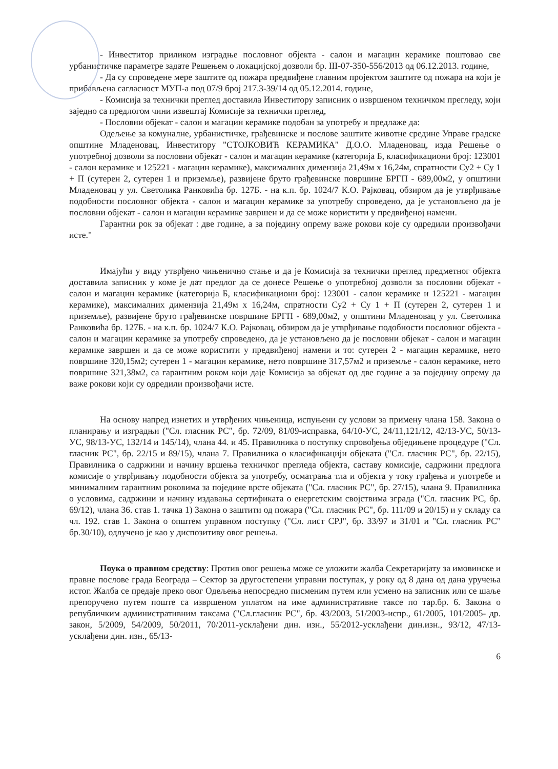- Инвеститор приликом изградње пословног објекта - салон и магацин керамике поштовао све урбанистичке параметре задате Решењем о локацијској дозволи бр. III-07-350-556/2013 од 06.12.2013. године,
- Да су спроведене мере заштите од пожара предвиђене главним пројектом заштите од пожара на који је прибављена сагласност МУП-а под 07/9 број 217.3-39/14 од 05.12.2014. године,
- Комисија за технички преглед доставила Инвеститору записник о извршеном техничком прегледу, који заједно са предлогом чини извештај Комисије за технички преглед,
- Пословни објекат - салон и магацин керамике подобан за употребу и предлаже да:
Одељење за комуналне, урбанистичке, грађевинске и послове заштите животне средине Управе градске општине Младеновац, Инвеститору "СТОЈКОВИЋ КЕРАМИКА" Д.О.О. Младеновац, изда Решење о употребној дозволи за пословни објекат - салон и магацин керамике (категорија Б, класификациони број: 123001 - салон керамике и 125221 - магацин керамике), максималних димензија 21,49м x 16,24м, спратности Су2 + Су 1 + П (сутерен 2, сутерен 1 и приземље), развијене бруто грађевинске површине БРГП - 689,00м2, у општини Младеновац у ул. Светолика Ранковића бр. 127Б. - на к.п. бр. 1024/7 К.О. Рајковац, обзиром да је утврђивање подобности пословног објекта - салон и магацин керамике за употребу спроведено, да је установљено да је пословни објекат - салон и магацин керамике завршен и да се може користити у предвиђеној намени.
Гарантни рок за објекат : две године, а за поједину опрему важе рокови које су одредили произвођачи исте."
Имајући у виду утврђено чињенично стање и да је Комисија за технички преглед предметног објекта доставила записник у коме је дат предлог да се донесе Решење о употребној дозволи за пословни објекат - салон и магацин керамике (категорија Б, класификациони број: 123001 - салон керамике и 125221 - магацин керамике), максималних димензија 21,49м x 16,24м, спратности Су2 + Су 1 + П (сутерен 2, сутерен 1 и приземље), развијене бруто грађевинске површине БРГП - 689,00м2, у општини Младеновац у ул. Светолика Ранковића бр. 127Б. - на к.п. бр. 1024/7 К.О. Рајковац, обзиром да је утврђивање подобности пословног објекта - салон и магацин керамике за употребу спроведено, да је установљено да је пословни објекат - салон и магацин керамике завршен и да се може користити у предвиђеној намени и то: сутерен 2 - магацин керамике, нето површине 320,15м2; сутерен 1 - магацин керамике, нето површине 317,57м2 и приземље - салон керамике, нето површине 321,38м2, са гарантним роком који даје Комисија за објекат од две године а за поједину опрему да важе рокови који су одредили произвођачи исте.
На основу напред изнетих и утврђених чињеница, испуњени су услови за примену члана 158. Закона о планирању и изградњи ("Сл. гласник РС", бр. 72/09, 81/09-исправка, 64/10-УС, 24/11,121/12, 42/13-УС, 50/13-УС, 98/13-УС, 132/14 и 145/14), члана 44. и 45. Правилника о поступку спровођења обједињене процедуре ("Сл. гласник РС", бр. 22/15 и 89/15), члана 7. Правилника о класификацији објеката ("Сл. гласник РС", бр. 22/15), Правилника о садржини и начину вршења техничког прегледа објекта, саставу комисије, садржини предлога комисије о утврђивању подобности објекта за употребу, осматрања тла и објекта у току грађења и употребе и минималним гарантним роковима за поједине врсте објеката ("Сл. гласник РС", бр. 27/15), члана 9. Правилника о условима, садржини и начину издавања сертификата о енергетским својствима зграда ("Сл. гласник РС, бр. 69/12), члана 36. став 1. тачка 1) Закона о заштити од пожара ("Сл. гласник РС", бр. 111/09 и 20/15) и у складу са чл. 192. став 1. Закона о општем управном поступку ("Сл. лист СРЈ", бр. 33/97 и 31/01 и "Сл. гласник РС" бр.30/10), одлучено је као у диспозитиву овог решења.
Поука о правном средству: Против овог решења може се уложити жалба Секретаријату за имовинске и правне послове града Београда – Сектор за другостепени управни поступак, у року од 8 дана од дана уручења истог. Жалба се предаје преко овог Одељења непосредно писменим путем или усмено на записник или се шаље препоручено путем поште са извршеном уплатом на име административне таксе по тар.бр. 6. Закона о републичким административним таксама ("Сл.гласник РС", бр. 43/2003, 51/2003-испр., 61/2005, 101/2005- др. закон, 5/2009, 54/2009, 50/2011, 70/2011-усклађени дин. изн., 55/2012-усклађени дин.изн., 93/12, 47/13- усклађени дин. изн., 65/13-
6